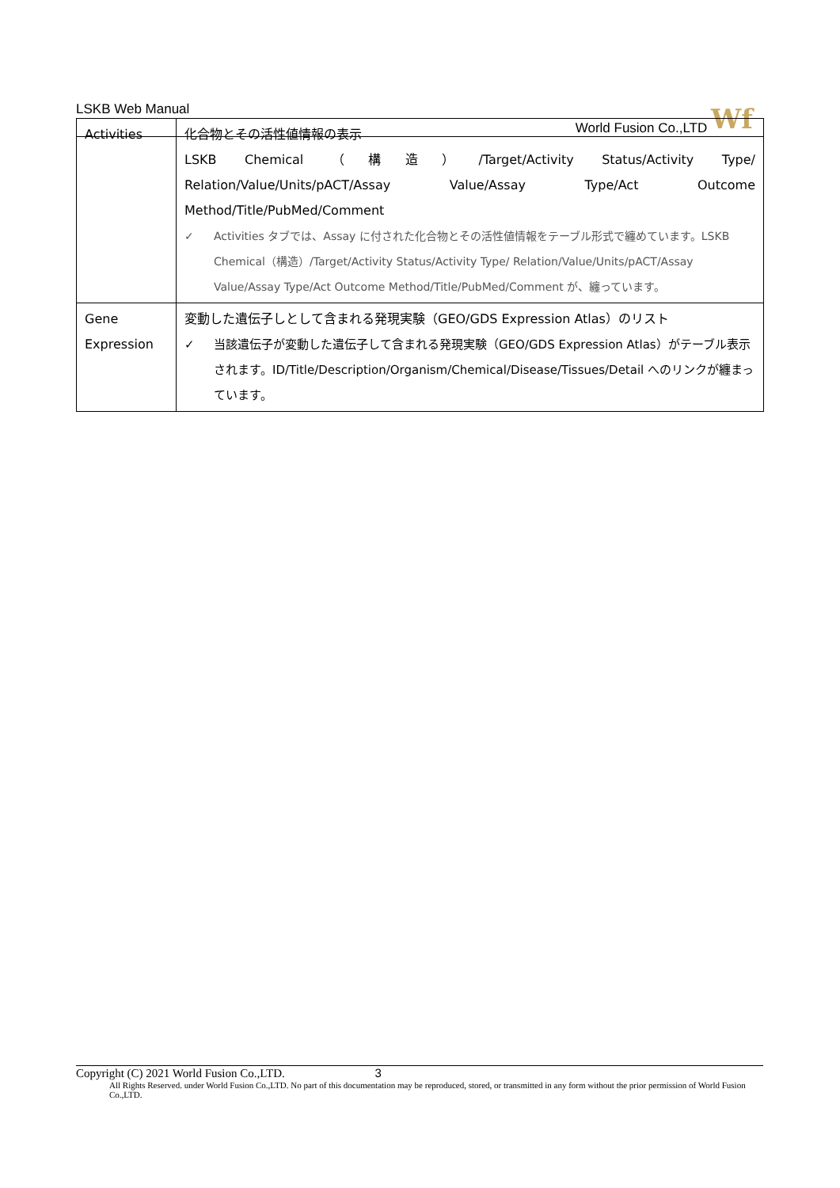LSKB Web Manual World Fusion Co.,LTD Wf
| Activities | 化合物とその活性値情報の表示 LSKB Chemical （構造）/Target/Activity Status/Activity Type/ Relation/Value/Units/pACT/Assay Value/Assay Type/Act Outcome Method/Title/PubMed/Comment ✓ Activities タブでは、Assay に付された化合物とその活性値情報をテーブル形式で纏めています。LSKB Chemical（構造）/Target/Activity Status/Activity Type/ Relation/Value/Units/pACT/Assay Value/Assay Type/Act Outcome Method/Title/PubMed/Comment が、纏っています。 |
| Gene Expression | 変動した遺伝子しとして含まれる発現実験（GEO/GDS Expression Atlas）のリスト ✓ 当該遺伝子が変動した遺伝子して含まれる発現実験（GEO/GDS Expression Atlas）がテーブル表示されます。ID/Title/Description/Organism/Chemical/Disease/Tissues/Detail へのリンクが纏まっています。 |
Copyright (C) 2021 World Fusion Co.,LTD. 3
All Rights Reserved. under World Fusion Co.,LTD. No part of this documentation may be reproduced, stored, or transmitted in any form without the prior permission of World Fusion Co.,LTD.